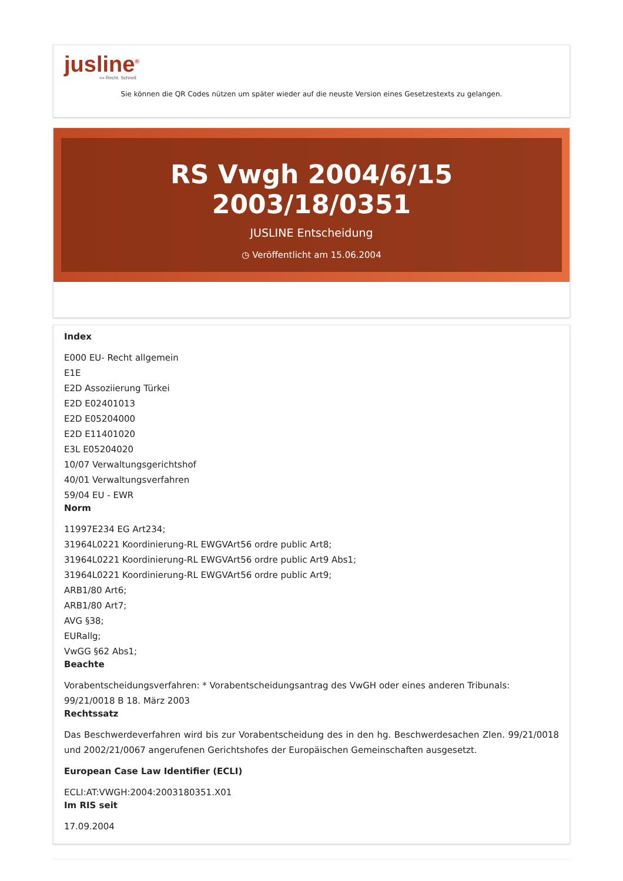jusline<sup>®</sup>
»» Recht. Schnell
Sie können die QR Codes nützen um später wieder auf die neuste Version eines Gesetzestexts zu gelangen.
RS Vwgh 2004/6/15 2003/18/0351
JUSLINE Entscheidung
◷ Veröffentlicht am 15.06.2004
Index
E000 EU- Recht allgemein
E1E
E2D Assoziierung Türkei
E2D E02401013
E2D E05204000
E2D E11401020
E3L E05204020
10/07 Verwaltungsgerichtshof
40/01 Verwaltungsverfahren
59/04 EU - EWR
Norm
11997E234 EG Art234;
31964L0221 Koordinierung-RL EWGVArt56 ordre public Art8;
31964L0221 Koordinierung-RL EWGVArt56 ordre public Art9 Abs1;
31964L0221 Koordinierung-RL EWGVArt56 ordre public Art9;
ARB1/80 Art6;
ARB1/80 Art7;
AVG §38;
EURallg;
VwGG §62 Abs1;
Beachte
Vorabentscheidungsverfahren: * Vorabentscheidungsantrag des VwGH oder eines anderen Tribunals: 99/21/0018 B 18. März 2003
Rechtssatz
Das Beschwerdeverfahren wird bis zur Vorabentscheidung des in den hg. Beschwerdesachen Zlen. 99/21/0018 und 2002/21/0067 angerufenen Gerichtshofes der Europäischen Gemeinschaften ausgesetzt.
European Case Law Identifier (ECLI)
ECLI:AT:VWGH:2004:2003180351.X01
Im RIS seit
17.09.2004